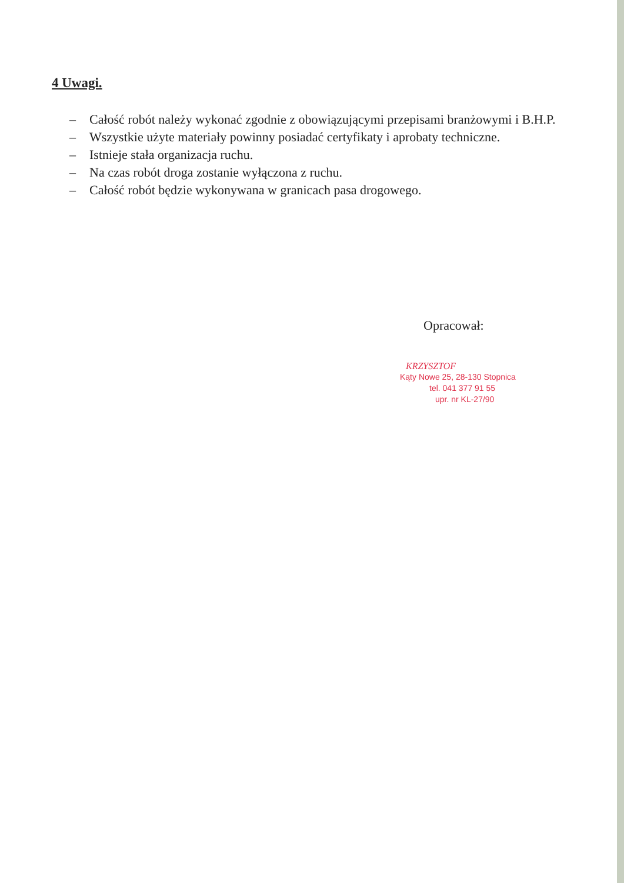4 Uwagi.
– Całość robót należy wykonać zgodnie z obowiązującymi przepisami branżowymi i B.H.P.
– Wszystkie użyte materiały powinny posiadać certyfikaty i aprobaty techniczne.
– Istnieje stała organizacja ruchu.
– Na czas robót droga zostanie wyłączona z ruchu.
– Całość robót będzie wykonywana w granicach pasa drogowego.
Opracował:
KRZYSZTOF
Kąty Nowe 25, 28-130 Stopnica
tel. 041 377 91 55
upr. nr KL-27/90